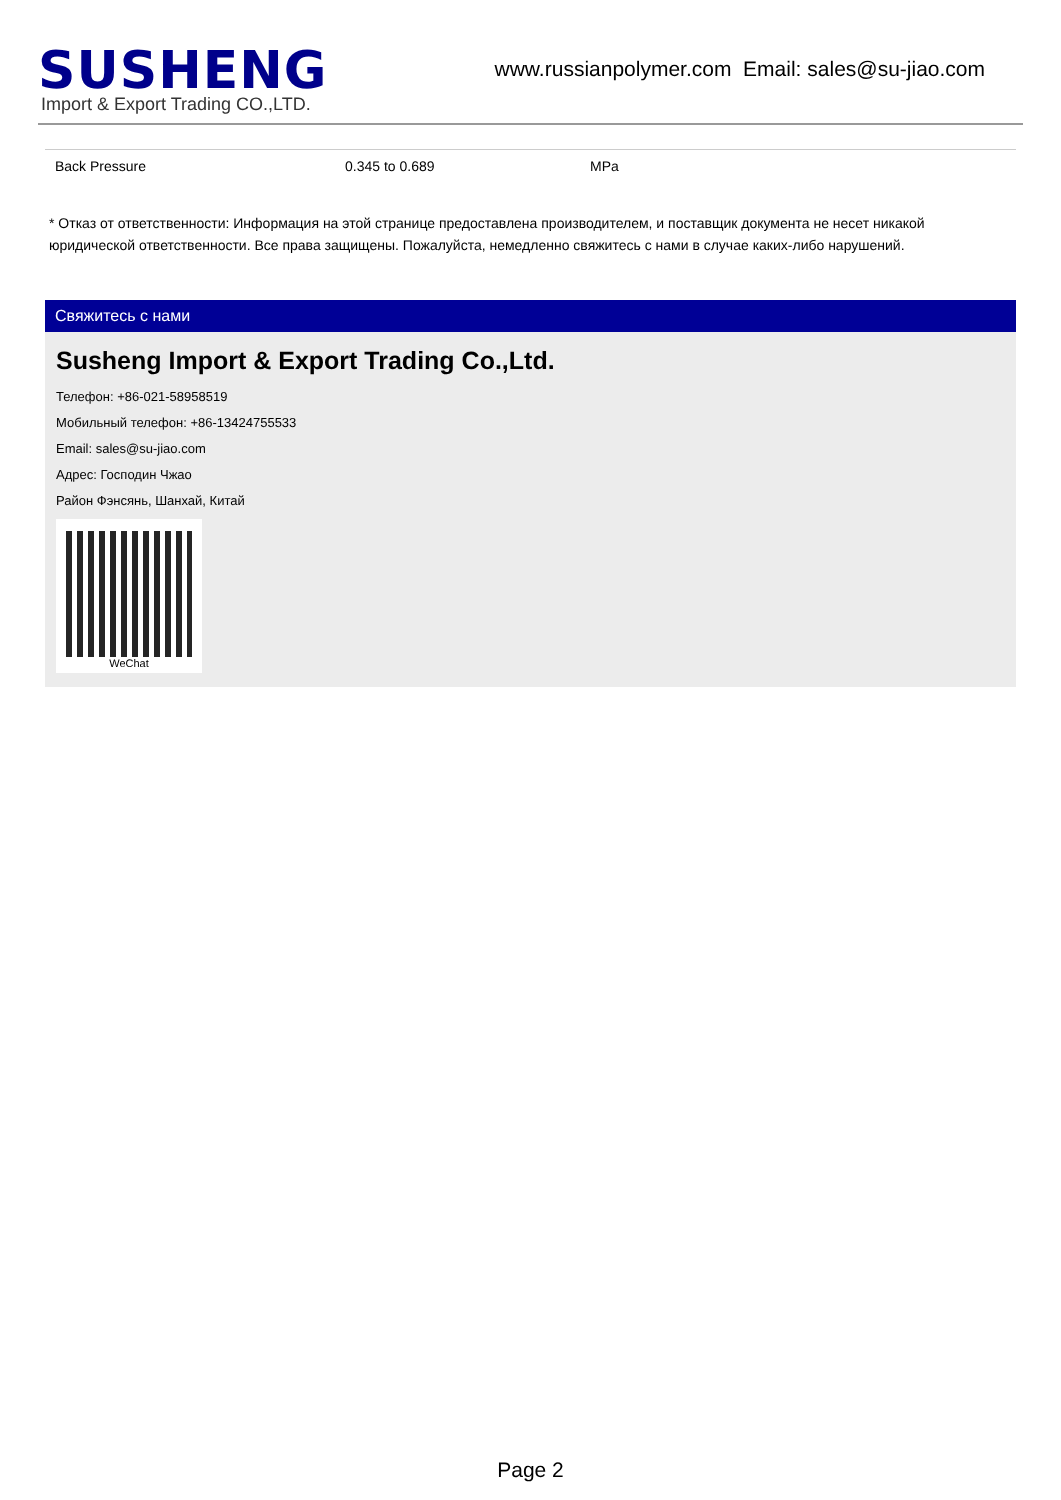SUSHENG
Import & Export Trading CO.,LTD.
www.russianpolymer.com Email: sales@su-jiao.com
| Back Pressure | 0.345 to 0.689 | MPa |
* Отказ от ответственности: Информация на этой странице предоставлена производителем, и поставщик документа не несет никакой юридической ответственности. Все права защищены. Пожалуйста, немедленно свяжитесь с нами в случае каких-либо нарушений.
Свяжитесь с нами
Susheng Import & Export Trading Co.,Ltd.
Телефон: +86-021-58958519
Мобильный телефон: +86-13424755533
Email: sales@su-jiao.com
Адрес: Господин Чжао
Район Фэнсянь, Шанхай, Китай
WeChat
Page 2